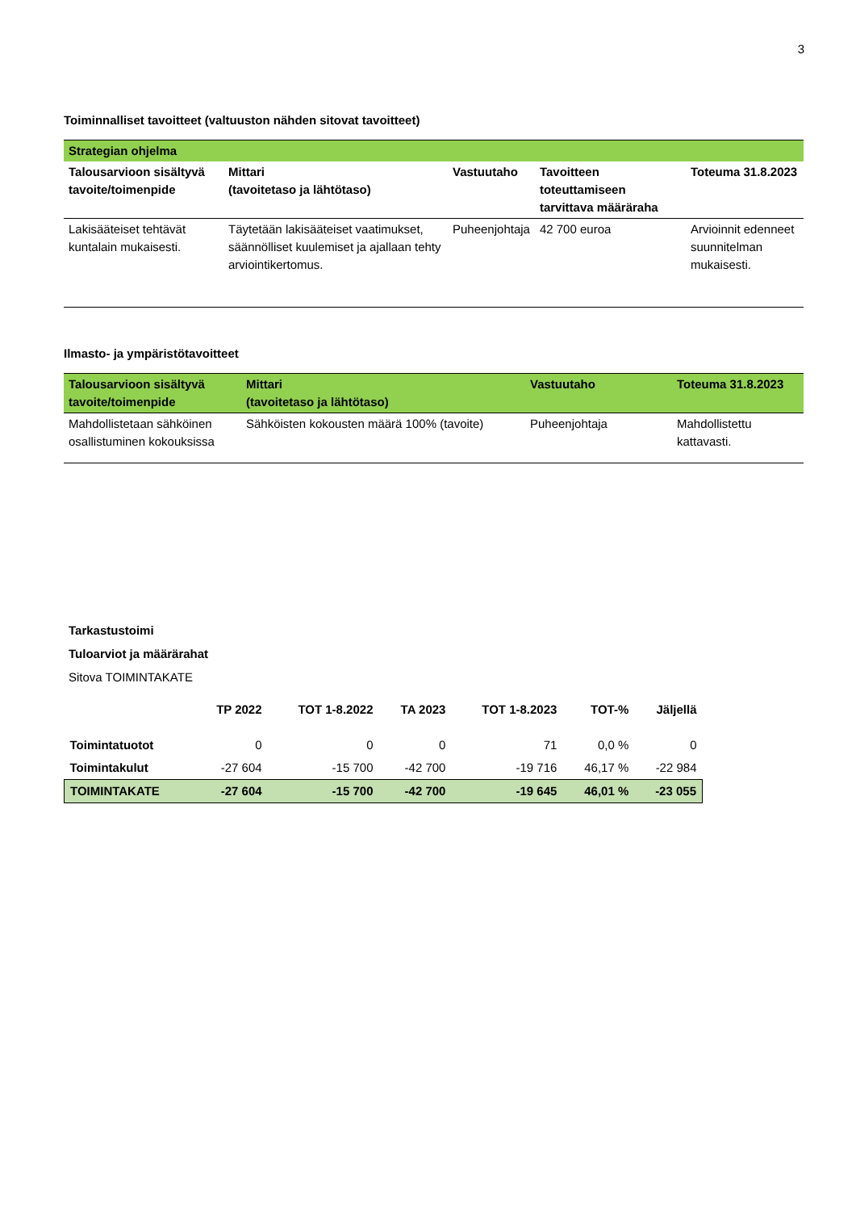3
Toiminnalliset tavoitteet (valtuuston nähden sitovat tavoitteet)
| Strategian ohjelma | | | | |
| --- | --- | --- | --- | --- |
| Talousarvioon sisältyvä tavoite/toimenpide | Mittari (tavoitetaso ja lähtötaso) | Vastuutaho | Tavoitteen toteuttamiseen tarvittava määräraha | Toteuma 31.8.2023 |
| Lakisääteiset tehtävät kuntalain mukaisesti. | Täytetään lakisääteiset vaatimukset, säännölliset kuulemiset ja ajallaan tehty arviointikertomus. | Puheenjohtaja | 42 700 euroa | Arvioinnit edenneet suunnitelman mukaisesti. |
Ilmasto- ja ympäristötavoitteet
| Talousarvioon sisältyvä tavoite/toimenpide | Mittari (tavoitetaso ja lähtötaso) | Vastuutaho | Toteuma 31.8.2023 |
| --- | --- | --- | --- |
| Mahdollistetaan sähköinen osallistuminen kokouksissa | Sähköisten kokousten määrä 100% (tavoite) | Puheenjohtaja | Mahdollistettu kattavasti. |
Tarkastustoimi
Tuloarviot ja määrärahat
Sitova TOIMINTAKATE
| | TP 2022 | TOT 1-8.2022 | TA 2023 | TOT 1-8.2023 | TOT-% | Jäljellä |
| --- | --- | --- | --- | --- | --- | --- |
| Toimintatuotot | 0 | 0 | 0 | 71 | 0,0 % | 0 |
| Toimintakulut | -27 604 | -15 700 | -42 700 | -19 716 | 46,17 % | -22 984 |
| TOIMINTAKATE | -27 604 | -15 700 | -42 700 | -19 645 | 46,01 % | -23 055 |